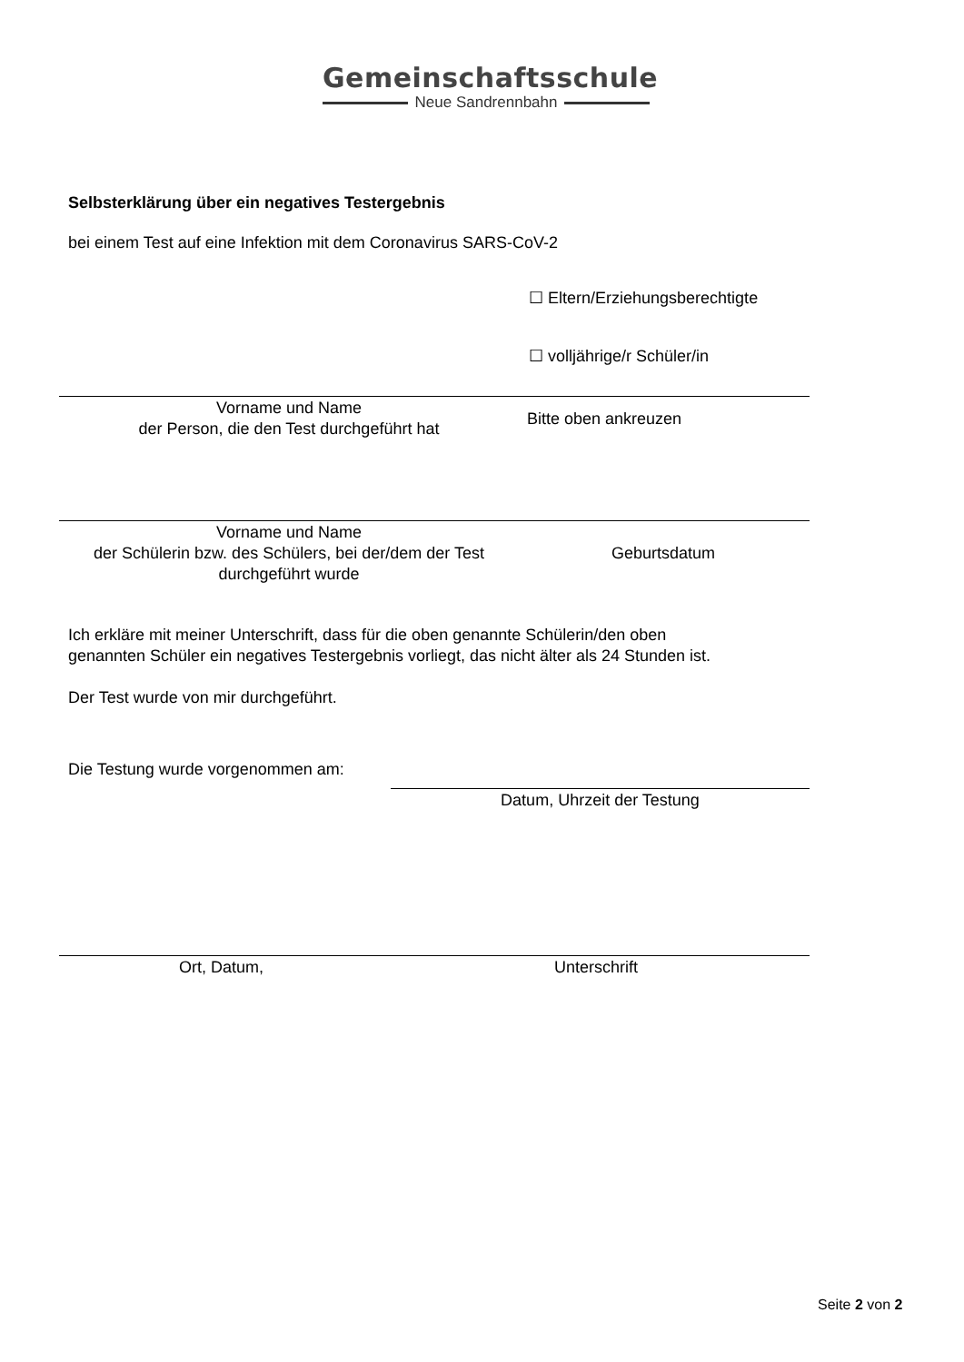Gemeinschaftsschule
Neue Sandrennbahn
Selbsterklärung über ein negatives Testergebnis
bei einem Test auf eine Infektion mit dem Coronavirus SARS-CoV-2
☐ Eltern/Erziehungsberechtigte
☐ volljährige/r Schüler/in
Vorname und Name
der Person, die den Test durchgeführt hat
Bitte oben ankreuzen
Vorname und Name
der Schülerin bzw. des Schülers, bei der/dem der Test
durchgeführt wurde
Geburtsdatum
Ich erkläre mit meiner Unterschrift, dass für die oben genannte Schülerin/den oben
genannten Schüler ein negatives Testergebnis vorliegt, das nicht älter als 24 Stunden ist.
Der Test wurde von mir durchgeführt.
Die Testung wurde vorgenommen am:
Datum, Uhrzeit der Testung
Ort, Datum, Unterschrift
Seite 2 von 2